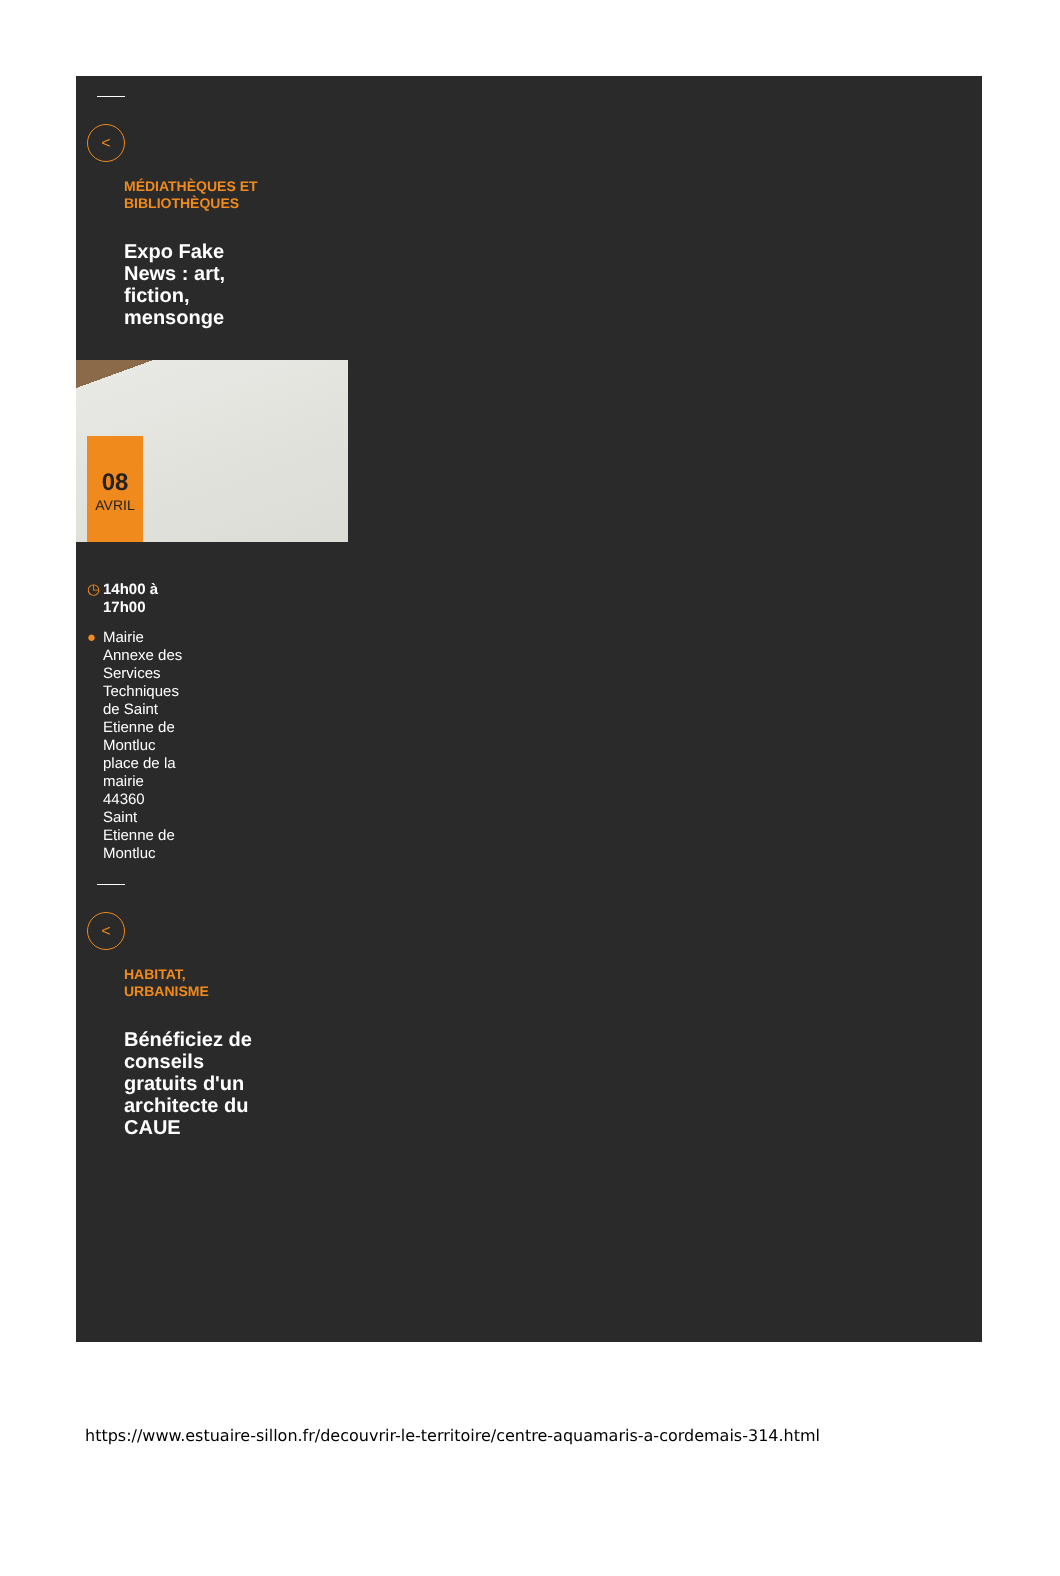<
MÉDIATHÈQUES ET BIBLIOTHÈQUES
Expo Fake News : art, fiction, mensonge
08
AVRIL
◷ 14h00 à
17h00
● Mairie Annexe des Services Techniques de Saint Etienne de Montluc place de la mairie 44360 Saint Etienne de Montluc
<
HABITAT, URBANISME
Bénéficiez de conseils gratuits d'un architecte du CAUE
https://www.estuaire-sillon.fr/decouvrir-le-territoire/centre-aquamaris-a-cordemais-314.html